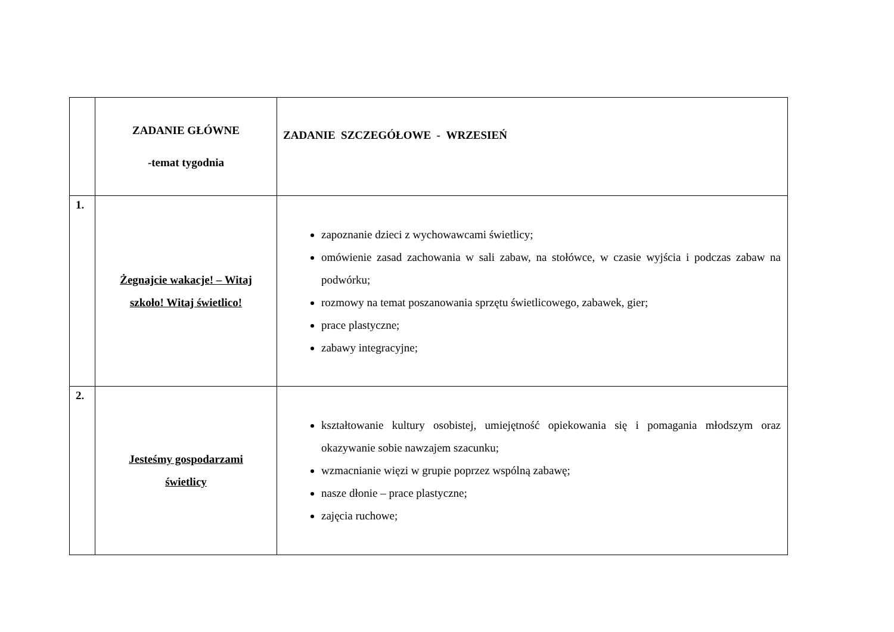| | ZADANIE GŁÓWNE -temat tygodnia | ZADANIE SZCZEGÓŁOWE - WRZESIEŃ |
| --- | --- | --- |
| 1. | Żegnajcie wakacje! – Witaj szkoło! Witaj świetlico! | zapoznanie dzieci z wychowawcami świetlicy; omówienie zasad zachowania w sali zabaw, na stołówce, w czasie wyjścia i podczas zabaw na podwórku; rozmowy na temat poszanowania sprzętu świetlicowego, zabawek, gier; prace plastyczne; zabawy integracyjne; |
| 2. | Jesteśmy gospodarzami świetlicy | kształtowanie kultury osobistej, umiejętność opiekowania się i pomagania młodszym oraz okazywanie sobie nawzajem szacunku; wzmacnianie więzi w grupie poprzez wspólną zabawę; nasze dłonie – prace plastyczne; zajęcia ruchowe; |